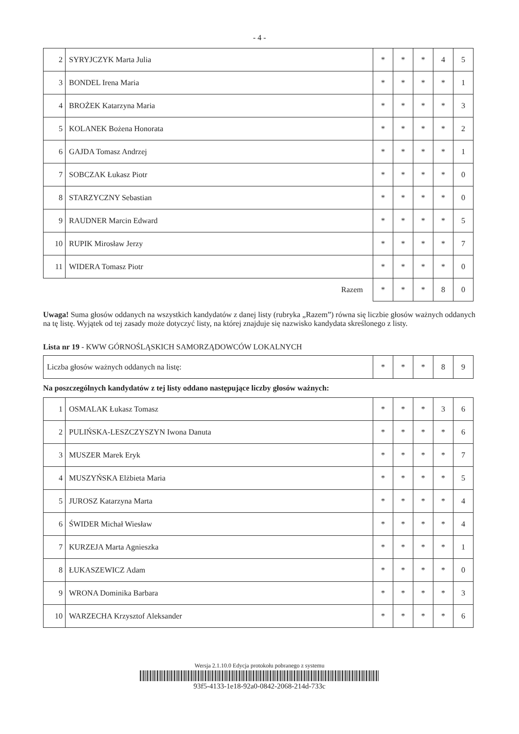- 4 -
| 2 | SYRYJCZYK Marta Julia | * | * | * | 4 | 5 |
| 3 | BONDEL Irena Maria | * | * | * | * | 1 |
| 4 | BROŻEK Katarzyna Maria | * | * | * | * | 3 |
| 5 | KOLANEK Bożena Honorata | * | * | * | * | 2 |
| 6 | GAJDA Tomasz Andrzej | * | * | * | * | 1 |
| 7 | SOBCZAK Łukasz Piotr | * | * | * | * | 0 |
| 8 | STARZYCZNY Sebastian | * | * | * | * | 0 |
| 9 | RAUDNER Marcin Edward | * | * | * | * | 5 |
| 10 | RUPIK Mirosław Jerzy | * | * | * | * | 7 |
| 11 | WIDERA Tomasz Piotr | * | * | * | * | 0 |
| Razem | | * | * | * | 8 | 0 |
Uwaga! Suma głosów oddanych na wszystkich kandydatów z danej listy (rubryka „Razem”) równa się liczbie głosów ważnych oddanych na tę listę. Wyjątek od tej zasady może dotyczyć listy, na której znajduje się nazwisko kandydata skreślonego z listy.
Lista nr 19 - KWW GÓRNOŚLĄSKICH SAMORZĄDOWCÓW LOKALNYCH
| Liczba głosów ważnych oddanych na listę: | * | * | * | 8 | 9 |
Na poszczególnych kandydatów z tej listy oddano następujące liczby głosów ważnych:
| 1 | OSMALAK Łukasz Tomasz | * | * | * | 3 | 6 |
| 2 | PULIŃSKA-LESZCZYSZYN Iwona Danuta | * | * | * | * | 6 |
| 3 | MUSZER Marek Eryk | * | * | * | * | 7 |
| 4 | MUSZYŃSKA Elżbieta Maria | * | * | * | * | 5 |
| 5 | JUROSZ Katarzyna Marta | * | * | * | * | 4 |
| 6 | ŚWIDER Michał Wiesław | * | * | * | * | 4 |
| 7 | KURZEJA Marta Agnieszka | * | * | * | * | 1 |
| 8 | ŁUKASZEWICZ Adam | * | * | * | * | 0 |
| 9 | WRONA Dominika Barbara | * | * | * | * | 3 |
| 10 | WARZECHA Krzysztof Aleksander | * | * | * | * | 6 |
Wersja 2.1.10.0 Edycja protokołu pobranego z systemu
93f5-4133-1e18-92a0-0842-2068-214d-733c